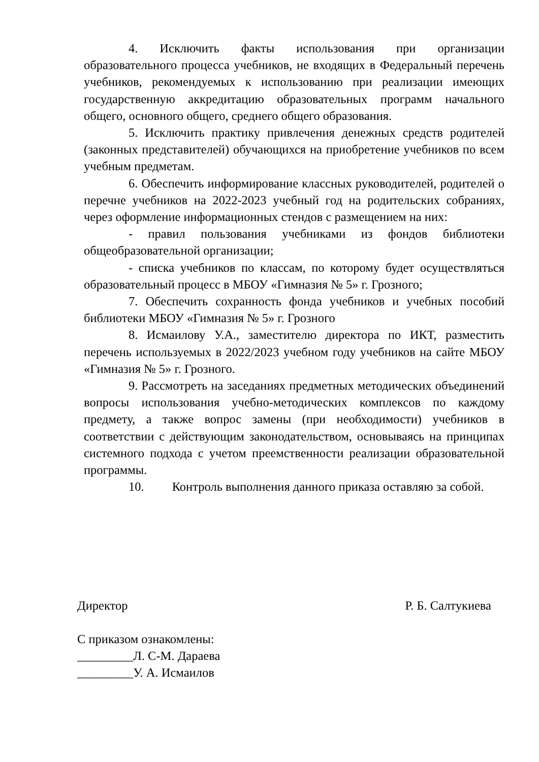4. Исключить факты использования при организации образовательного процесса учебников, не входящих в Федеральный перечень учебников, рекомендуемых к использованию при реализации имеющих государственную аккредитацию образовательных программ начального общего, основного общего, среднего общего образования.
5. Исключить практику привлечения денежных средств родителей (законных представителей) обучающихся на приобретение учебников по всем учебным предметам.
6. Обеспечить информирование классных руководителей, родителей о перечне учебников на 2022-2023 учебный год на родительских собраниях, через оформление информационных стендов с размещением на них:
- правил пользования учебниками из фондов библиотеки общеобразовательной организации;
- списка учебников по классам, по которому будет осуществляться образовательный процесс в МБОУ «Гимназия № 5» г. Грозного;
7. Обеспечить сохранность фонда учебников и учебных пособий библиотеки МБОУ «Гимназия № 5» г. Грозного
8. Исмаилову У.А., заместителю директора по ИКТ, разместить перечень используемых в 2022/2023 учебном году учебников на сайте МБОУ «Гимназия № 5» г. Грозного.
9. Рассмотреть на заседаниях предметных методических объединений вопросы использования учебно-методических комплексов по каждому предмету, а также вопрос замены (при необходимости) учебников в соответствии с действующим законодательством, основываясь на принципах системного подхода с учетом преемственности реализации образовательной программы.
10. Контроль выполнения данного приказа оставляю за собой.
Директор Р. Б. Салтукиева
С приказом ознакомлены:
_________Л. С-М. Дараева
_________У. А. Исмаилов